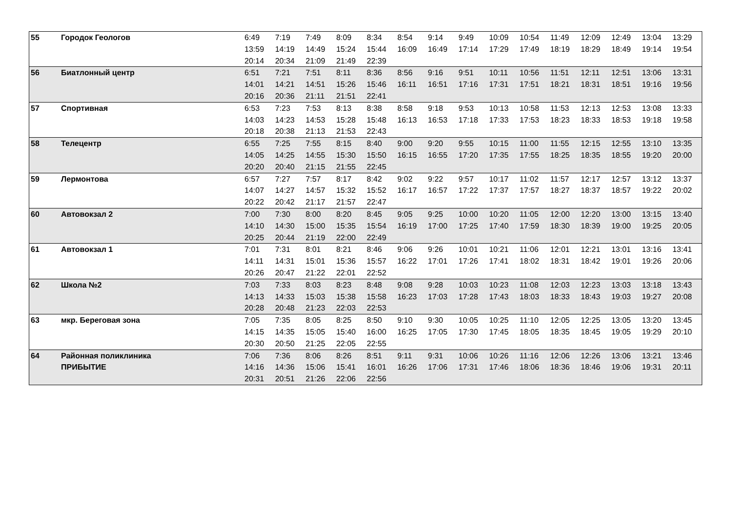| 55 | Городок Геологов | 6:49 | 7:19 | 7:49 | 8:09 | 8:34 | 8:54 | 9:14 | 9:49 | 10:09 | 10:54 | 11:49 | 12:09 | 12:49 | 13:04 | 13:29 |
| | | 13:59 | 14:19 | 14:49 | 15:24 | 15:44 | 16:09 | 16:49 | 17:14 | 17:29 | 17:49 | 18:19 | 18:29 | 18:49 | 19:14 | 19:54 |
| | | 20:14 | 20:34 | 21:09 | 21:49 | 22:39 | | | | | | | | | | |
| 56 | Биатлонный центр | 6:51 | 7:21 | 7:51 | 8:11 | 8:36 | 8:56 | 9:16 | 9:51 | 10:11 | 10:56 | 11:51 | 12:11 | 12:51 | 13:06 | 13:31 |
| | | 14:01 | 14:21 | 14:51 | 15:26 | 15:46 | 16:11 | 16:51 | 17:16 | 17:31 | 17:51 | 18:21 | 18:31 | 18:51 | 19:16 | 19:56 |
| | | 20:16 | 20:36 | 21:11 | 21:51 | 22:41 | | | | | | | | | | |
| 57 | Спортивная | 6:53 | 7:23 | 7:53 | 8:13 | 8:38 | 8:58 | 9:18 | 9:53 | 10:13 | 10:58 | 11:53 | 12:13 | 12:53 | 13:08 | 13:33 |
| | | 14:03 | 14:23 | 14:53 | 15:28 | 15:48 | 16:13 | 16:53 | 17:18 | 17:33 | 17:53 | 18:23 | 18:33 | 18:53 | 19:18 | 19:58 |
| | | 20:18 | 20:38 | 21:13 | 21:53 | 22:43 | | | | | | | | | | |
| 58 | Телецентр | 6:55 | 7:25 | 7:55 | 8:15 | 8:40 | 9:00 | 9:20 | 9:55 | 10:15 | 11:00 | 11:55 | 12:15 | 12:55 | 13:10 | 13:35 |
| | | 14:05 | 14:25 | 14:55 | 15:30 | 15:50 | 16:15 | 16:55 | 17:20 | 17:35 | 17:55 | 18:25 | 18:35 | 18:55 | 19:20 | 20:00 |
| | | 20:20 | 20:40 | 21:15 | 21:55 | 22:45 | | | | | | | | | | |
| 59 | Лермонтова | 6:57 | 7:27 | 7:57 | 8:17 | 8:42 | 9:02 | 9:22 | 9:57 | 10:17 | 11:02 | 11:57 | 12:17 | 12:57 | 13:12 | 13:37 |
| | | 14:07 | 14:27 | 14:57 | 15:32 | 15:52 | 16:17 | 16:57 | 17:22 | 17:37 | 17:57 | 18:27 | 18:37 | 18:57 | 19:22 | 20:02 |
| | | 20:22 | 20:42 | 21:17 | 21:57 | 22:47 | | | | | | | | | | |
| 60 | Автовокзал 2 | 7:00 | 7:30 | 8:00 | 8:20 | 8:45 | 9:05 | 9:25 | 10:00 | 10:20 | 11:05 | 12:00 | 12:20 | 13:00 | 13:15 | 13:40 |
| | | 14:10 | 14:30 | 15:00 | 15:35 | 15:54 | 16:19 | 17:00 | 17:25 | 17:40 | 17:59 | 18:30 | 18:39 | 19:00 | 19:25 | 20:05 |
| | | 20:25 | 20:44 | 21:19 | 22:00 | 22:49 | | | | | | | | | | |
| 61 | Автовокзал 1 | 7:01 | 7:31 | 8:01 | 8:21 | 8:46 | 9:06 | 9:26 | 10:01 | 10:21 | 11:06 | 12:01 | 12:21 | 13:01 | 13:16 | 13:41 |
| | | 14:11 | 14:31 | 15:01 | 15:36 | 15:57 | 16:22 | 17:01 | 17:26 | 17:41 | 18:02 | 18:31 | 18:42 | 19:01 | 19:26 | 20:06 |
| | | 20:26 | 20:47 | 21:22 | 22:01 | 22:52 | | | | | | | | | | |
| 62 | Школа №2 | 7:03 | 7:33 | 8:03 | 8:23 | 8:48 | 9:08 | 9:28 | 10:03 | 10:23 | 11:08 | 12:03 | 12:23 | 13:03 | 13:18 | 13:43 |
| | | 14:13 | 14:33 | 15:03 | 15:38 | 15:58 | 16:23 | 17:03 | 17:28 | 17:43 | 18:03 | 18:33 | 18:43 | 19:03 | 19:27 | 20:08 |
| | | 20:28 | 20:48 | 21:23 | 22:03 | 22:53 | | | | | | | | | | |
| 63 | мкр. Береговая зона | 7:05 | 7:35 | 8:05 | 8:25 | 8:50 | 9:10 | 9:30 | 10:05 | 10:25 | 11:10 | 12:05 | 12:25 | 13:05 | 13:20 | 13:45 |
| | | 14:15 | 14:35 | 15:05 | 15:40 | 16:00 | 16:25 | 17:05 | 17:30 | 17:45 | 18:05 | 18:35 | 18:45 | 19:05 | 19:29 | 20:10 |
| | | 20:30 | 20:50 | 21:25 | 22:05 | 22:55 | | | | | | | | | | |
| 64 | Районная поликлиника | 7:06 | 7:36 | 8:06 | 8:26 | 8:51 | 9:11 | 9:31 | 10:06 | 10:26 | 11:16 | 12:06 | 12:26 | 13:06 | 13:21 | 13:46 |
| | ПРИБЫТИЕ | 14:16 | 14:36 | 15:06 | 15:41 | 16:01 | 16:26 | 17:06 | 17:31 | 17:46 | 18:06 | 18:36 | 18:46 | 19:06 | 19:31 | 20:11 |
| | | 20:31 | 20:51 | 21:26 | 22:06 | 22:56 | | | | | | | | | | |